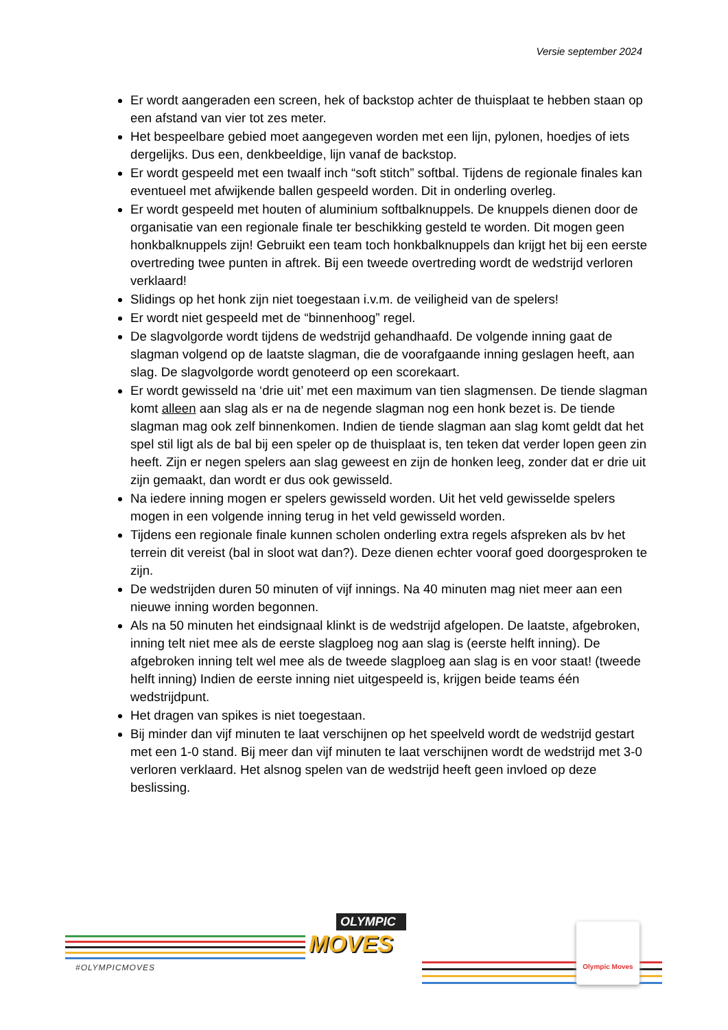Versie september 2024
Er wordt aangeraden een screen, hek of backstop achter de thuisplaat te hebben staan op een afstand van vier tot zes meter.
Het bespeelbare gebied moet aangegeven worden met een lijn, pylonen, hoedjes of iets dergelijks. Dus een, denkbeeldige, lijn vanaf de backstop.
Er wordt gespeeld met een twaalf inch “soft stitch” softbal. Tijdens de regionale finales kan eventueel met afwijkende ballen gespeeld worden. Dit in onderling overleg.
Er wordt gespeeld met houten of aluminium softbalknuppels. De knuppels dienen door de organisatie van een regionale finale ter beschikking gesteld te worden. Dit mogen geen honkbalknuppels zijn! Gebruikt een team toch honkbalknuppels dan krijgt het bij een eerste overtreding twee punten in aftrek. Bij een tweede overtreding wordt de wedstrijd verloren verklaard!
Slidings op het honk zijn niet toegestaan i.v.m. de veiligheid van de spelers!
Er wordt niet gespeeld met de “binnenhoog” regel.
De slagvolgorde wordt tijdens de wedstrijd gehandhaafd. De volgende inning gaat de slagman volgend op de laatste slagman, die de voorafgaande inning geslagen heeft, aan slag. De slagvolgorde wordt genoteerd op een scorekaart.
Er wordt gewisseld na ‘drie uit’ met een maximum van tien slagmensen. De tiende slagman komt alleen aan slag als er na de negende slagman nog een honk bezet is. De tiende slagman mag ook zelf binnenkomen. Indien de tiende slagman aan slag komt geldt dat het spel stil ligt als de bal bij een speler op de thuisplaat is, ten teken dat verder lopen geen zin heeft. Zijn er negen spelers aan slag geweest en zijn de honken leeg, zonder dat er drie uit zijn gemaakt, dan wordt er dus ook gewisseld.
Na iedere inning mogen er spelers gewisseld worden. Uit het veld gewisselde spelers mogen in een volgende inning terug in het veld gewisseld worden.
Tijdens een regionale finale kunnen scholen onderling extra regels afspreken als bv het terrein dit vereist (bal in sloot wat dan?). Deze dienen echter vooraf goed doorgesproken te zijn.
De wedstrijden duren 50 minuten of vijf innings. Na 40 minuten mag niet meer aan een nieuwe inning worden begonnen.
Als na 50 minuten het eindsignaal klinkt is de wedstrijd afgelopen. De laatste, afgebroken, inning telt niet mee als de eerste slagploeg nog aan slag is (eerste helft inning). De afgebroken inning telt wel mee als de tweede slagploeg aan slag is en voor staat! (tweede helft inning) Indien de eerste inning niet uitgespeeld is, krijgen beide teams één wedstrijdpunt.
Het dragen van spikes is niet toegestaan.
Bij minder dan vijf minuten te laat verschijnen op het speelveld wordt de wedstrijd gestart met een 1-0 stand. Bij meer dan vijf minuten te laat verschijnen wordt de wedstrijd met 3-0 verloren verklaard. Het alsnog spelen van de wedstrijd heeft geen invloed op deze beslissing.
#OLYMPICMOVES
OLYMPIC
MOVES
Olympic Moves